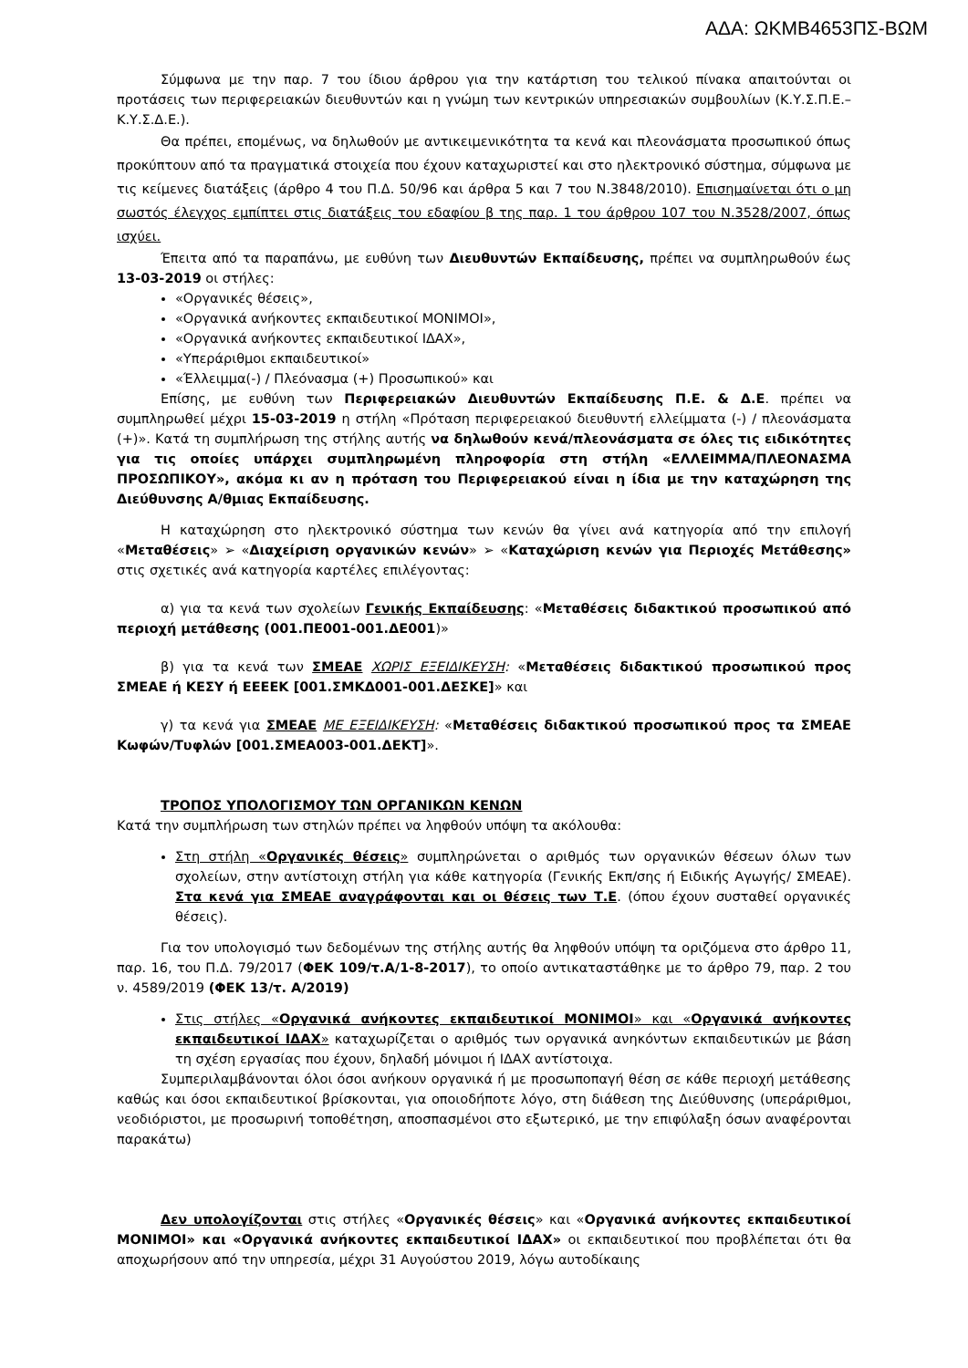ΑΔΑ: ΩΚΜΒ4653ΠΣ-ΒΩΜ
Σύμφωνα με την παρ. 7 του ίδιου άρθρου για την κατάρτιση του τελικού πίνακα απαιτούνται οι προτάσεις των περιφερειακών διευθυντών και η γνώμη των κεντρικών υπηρεσιακών συμβουλίων (Κ.Υ.Σ.Π.Ε.–Κ.Υ.Σ.Δ.Ε.).
Θα πρέπει, επομένως, να δηλωθούν με αντικειμενικότητα τα κενά και πλεονάσματα προσωπικού όπως προκύπτουν από τα πραγματικά στοιχεία που έχουν καταχωριστεί και στο ηλεκτρονικό σύστημα, σύμφωνα με τις κείμενες διατάξεις (άρθρο 4 του Π.Δ. 50/96 και άρθρα 5 και 7 του Ν.3848/2010). Επισημαίνεται ότι ο μη σωστός έλεγχος εμπίπτει στις διατάξεις του εδαφίου β της παρ. 1 του άρθρου 107 του Ν.3528/2007, όπως ισχύει.
Έπειτα από τα παραπάνω, με ευθύνη των Διευθυντών Εκπαίδευσης, πρέπει να συμπληρωθούν έως 13-03-2019 οι στήλες:
«Οργανικές θέσεις»,
«Οργανικά ανήκοντες εκπαιδευτικοί ΜΟΝΙΜΟΙ»,
«Οργανικά ανήκοντες εκπαιδευτικοί ΙΔΑΧ»,
«Υπεράριθμοι εκπαιδευτικοί»
«Έλλειμμα(-) / Πλεόνασμα (+) Προσωπικού» και
Επίσης, με ευθύνη των Περιφερειακών Διευθυντών Εκπαίδευσης Π.Ε. & Δ.Ε. πρέπει να συμπληρωθεί μέχρι 15-03-2019 η στήλη «Πρόταση περιφερειακού διευθυντή ελλείμματα (-) / πλεονάσματα (+)». Κατά τη συμπλήρωση της στήλης αυτής να δηλωθούν κενά/πλεονάσματα σε όλες τις ειδικότητες για τις οποίες υπάρχει συμπληρωμένη πληροφορία στη στήλη «ΕΛΛΕΙΜΜΑ/ΠΛΕΟΝΑΣΜΑ ΠΡΟΣΩΠΙΚΟΥ», ακόμα κι αν η πρόταση του Περιφερειακού είναι η ίδια με την καταχώρηση της Διεύθυνσης Α/θμιας Εκπαίδευσης.
Η καταχώρηση στο ηλεκτρονικό σύστημα των κενών θα γίνει ανά κατηγορία από την επιλογή «Μεταθέσεις» ➢ «Διαχείριση οργανικών κενών» ➢ «Καταχώριση κενών για Περιοχές Μετάθεσης» στις σχετικές ανά κατηγορία καρτέλες επιλέγοντας:
α) για τα κενά των σχολείων Γενικής Εκπαίδευσης: «Μεταθέσεις διδακτικού προσωπικού από περιοχή μετάθεσης (001.ΠΕ001-001.ΔΕ001)»
β) για τα κενά των ΣΜΕΑΕ ΧΩΡΙΣ ΕΞΕΙΔΙΚΕΥΣΗ: «Μεταθέσεις διδακτικού προσωπικού προς ΣΜΕΑΕ ή ΚΕΣΥ ή ΕΕΕΕΚ [001.ΣΜΚΔ001-001.ΔΕΣΚΕ]» και
γ) τα κενά για ΣΜΕΑΕ ΜΕ ΕΞΕΙΔΙΚΕΥΣΗ: «Μεταθέσεις διδακτικού προσωπικού προς τα ΣΜΕΑΕ Κωφών/Τυφλών [001.ΣΜΕΑ003-001.ΔΕΚΤ]».
ΤΡΟΠΟΣ ΥΠΟΛΟΓΙΣΜΟΥ ΤΩΝ ΟΡΓΑΝΙΚΩΝ ΚΕΝΩΝ
Κατά την συμπλήρωση των στηλών πρέπει να ληφθούν υπόψη τα ακόλουθα:
Στη στήλη «Οργανικές θέσεις» συμπληρώνεται ο αριθμός των οργανικών θέσεων όλων των σχολείων, στην αντίστοιχη στήλη για κάθε κατηγορία (Γενικής Εκπ/σης ή Ειδικής Αγωγής/ ΣΜΕΑΕ). Στα κενά για ΣΜΕΑΕ αναγράφονται και οι θέσεις των Τ.Ε. (όπου έχουν συσταθεί οργανικές θέσεις).
Για τον υπολογισμό των δεδομένων της στήλης αυτής θα ληφθούν υπόψη τα οριζόμενα στο άρθρο 11, παρ. 16, του Π.Δ. 79/2017 (ΦΕΚ 109/τ.Α/1-8-2017), το οποίο αντικαταστάθηκε με το άρθρο 79, παρ. 2 του ν. 4589/2019 (ΦΕΚ 13/τ. Α/2019)
Στις στήλες «Οργανικά ανήκοντες εκπαιδευτικοί ΜΟΝΙΜΟΙ» και «Οργανικά ανήκοντες εκπαιδευτικοί ΙΔΑΧ» καταχωρίζεται ο αριθμός των οργανικά ανηκόντων εκπαιδευτικών με βάση τη σχέση εργασίας που έχουν, δηλαδή μόνιμοι ή ΙΔΑΧ αντίστοιχα.
Συμπεριλαμβάνονται όλοι όσοι ανήκουν οργανικά ή με προσωποπαγή θέση σε κάθε περιοχή μετάθεσης καθώς και όσοι εκπαιδευτικοί βρίσκονται, για οποιοδήποτε λόγο, στη διάθεση της Διεύθυνσης (υπεράριθμοι, νεοδιόριστοι, με προσωρινή τοποθέτηση, αποσπασμένοι στο εξωτερικό, με την επιφύλαξη όσων αναφέρονται παρακάτω)
Δεν υπολογίζονται στις στήλες «Οργανικές θέσεις» και «Οργανικά ανήκοντες εκπαιδευτικοί ΜΟΝΙΜΟΙ» και «Οργανικά ανήκοντες εκπαιδευτικοί ΙΔΑΧ» οι εκπαιδευτικοί που προβλέπεται ότι θα αποχωρήσουν από την υπηρεσία, μέχρι 31 Αυγούστου 2019, λόγω αυτοδίκαιης